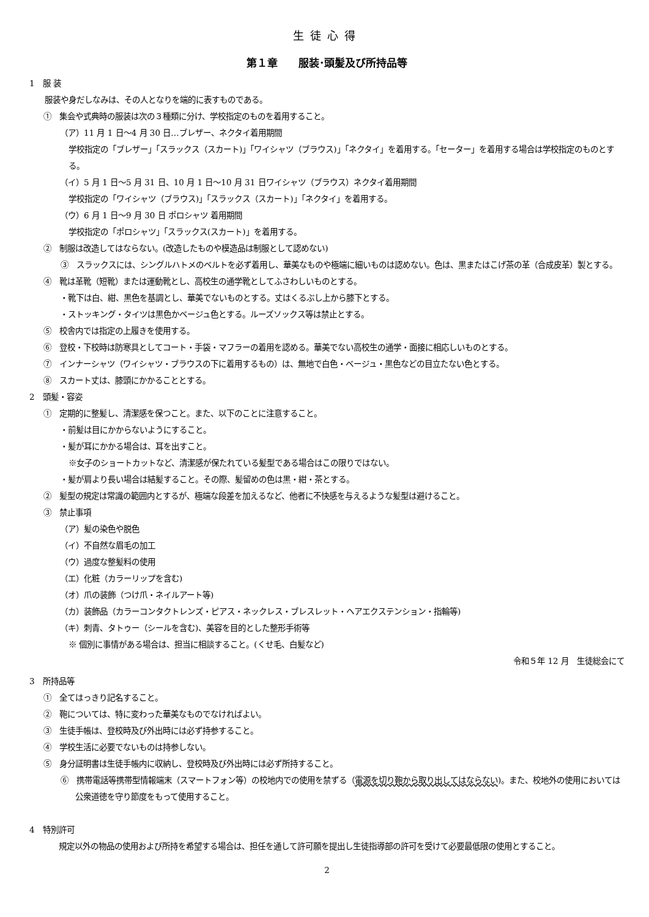生徒心得
第１章　　服装･頭髪及び所持品等
1　服 装
服装や身だしなみは、その人となりを端的に表すものである。
①　集会や式典時の服装は次の３種類に分け、学校指定のものを着用すること。
（ア）11 月 1 日〜4 月 30 日…ブレザー、ネクタイ着用期間
学校指定の「ブレザー」「スラックス（スカート)」「ワイシャツ（ブラウス)」「ネクタイ」を着用する。「セーター」を着用する場合は学校指定のものとする。
（イ）5 月 1 日〜5 月 31 日、10 月 1 日〜10 月 31 日ワイシャツ（ブラウス）ネクタイ着用期間
学校指定の「ワイシャツ（ブラウス)」「スラックス（スカート)」「ネクタイ」を着用する。
（ウ）6 月 1 日〜9 月 30 日 ポロシャツ 着用期間
学校指定の「ポロシャツ」「スラックス(スカート)」を着用する。
②　制服は改造してはならない。(改造したものや模造品は制服として認めない)
③　スラックスには、シングルハトメのベルトを必ず着用し、華美なものや極端に細いものは認めない。色は、黒またはこげ茶の革（合成皮革）製とする。
④　靴は革靴（短靴）または運動靴とし、高校生の通学靴としてふさわしいものとする。
・靴下は白、紺、黒色を基調とし、華美でないものとする。丈はくるぶし上から膝下とする。
・ストッキング・タイツは黒色かベージュ色とする。ルーズソックス等は禁止とする。
⑤　校舎内では指定の上履きを使用する。
⑥　登校・下校時は防寒具としてコート・手袋・マフラーの着用を認める。華美でない高校生の通学・面接に相応しいものとする。
⑦　インナーシャツ（ワイシャツ・ブラウスの下に着用するもの）は、無地で白色・ベージュ・黒色などの目立たない色とする。
⑧　スカート丈は、膝頭にかかることとする。
2　頭髪・容姿
①　定期的に整髪し、清潔感を保つこと。また、以下のことに注意すること。
・前髪は目にかからないようにすること。
・髪が耳にかかる場合は、耳を出すこと。
※女子のショートカットなど、清潔感が保たれている髪型である場合はこの限りではない。
・髪が肩より長い場合は結髪すること。その際、髪留めの色は黒・紺・茶とする。
②　髪型の規定は常識の範囲内とするが、極端な段差を加えるなど、他者に不快感を与えるような髪型は避けること。
③　禁止事項
（ア）髪の染色や脱色
（イ）不自然な眉毛の加工
（ウ）過度な整髪料の使用
（エ）化粧（カラーリップを含む)
（オ）爪の装飾（つけ爪・ネイルアート等)
（カ）装飾品（カラーコンタクトレンズ・ピアス・ネックレス・ブレスレット・ヘアエクステンション・指輪等)
（キ）刺青、タトゥー（シールを含む)、美容を目的とした整形手術等
※ 個別に事情がある場合は、担当に相談すること。(くせ毛、白髪など)
令和５年 12 月　生徒総会にて
3　所持品等
①　全てはっきり記名すること。
②　鞄については、特に変わった華美なものでなければよい。
③　生徒手帳は、登校時及び外出時には必ず持参すること。
④　学校生活に必要でないものは持参しない。
⑤　身分証明書は生徒手帳内に収納し、登校時及び外出時には必ず所持すること。
⑥　携帯電話等携帯型情報端末（スマートフォン等）の校地内での使用を禁ずる（電源を切り鞄から取り出してはならない)。また、校地外の使用においては公衆道徳を守り節度をもって使用すること。
4　特別許可
規定以外の物品の使用および所持を希望する場合は、担任を通して許可願を提出し生徒指導部の許可を受けて必要最低限の使用とすること。
2